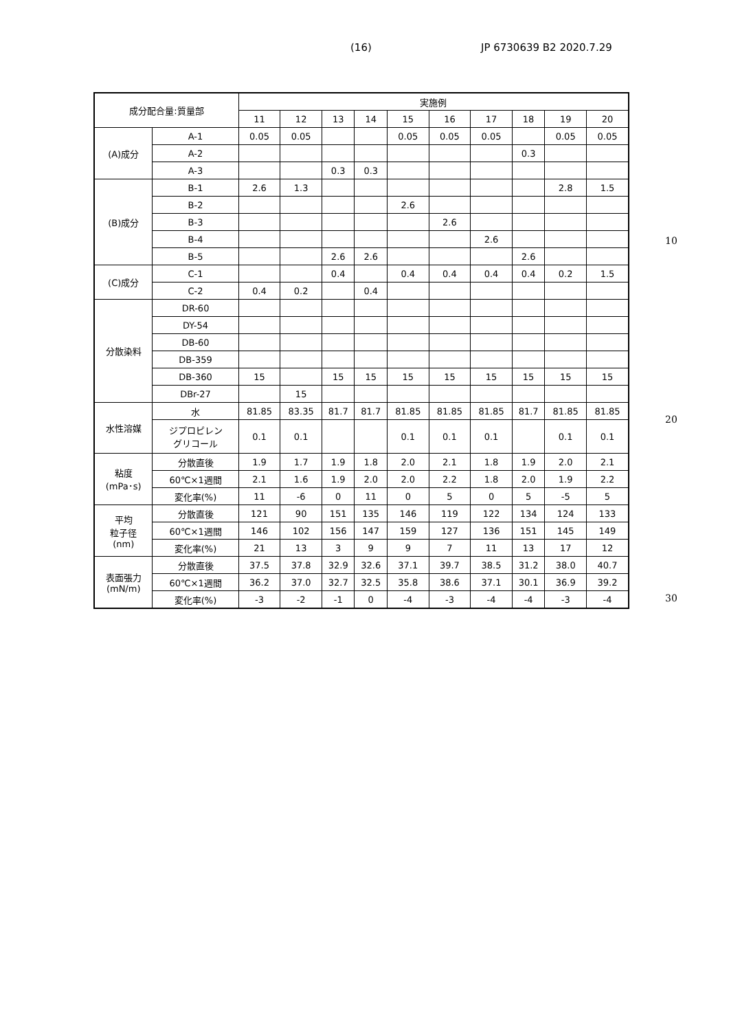(16) JP 6730639 B2 2020.7.29
| 成分配合量:質量部 | | 実施例 | | | | | | | | | |
| --- | --- | --- | --- | --- | --- | --- | --- | --- | --- | --- | --- |
| | | 11 | 12 | 13 | 14 | 15 | 16 | 17 | 18 | 19 | 20 |
| (A)成分 | A-1 | 0.05 | 0.05 | | | 0.05 | 0.05 | 0.05 | | 0.05 | 0.05 |
| | A-2 | | | | | | | | 0.3 | | |
| | A-3 | | | 0.3 | 0.3 | | | | | | |
| (B)成分 | B-1 | 2.6 | 1.3 | | | | | | | 2.8 | 1.5 |
| | B-2 | | | | | 2.6 | | | | | |
| | B-3 | | | | | | 2.6 | | | | |
| | B-4 | | | | | | | 2.6 | | | |
| | B-5 | | | 2.6 | 2.6 | | | | 2.6 | | |
| (C)成分 | C-1 | | | 0.4 | | 0.4 | 0.4 | 0.4 | 0.4 | 0.2 | 1.5 |
| | C-2 | 0.4 | 0.2 | | 0.4 | | | | | | |
| 分散染料 | DR-60 | | | | | | | | | | |
| | DY-54 | | | | | | | | | | |
| | DB-60 | | | | | | | | | | |
| | DB-359 | | | | | | | | | | |
| | DB-360 | 15 | | 15 | 15 | 15 | 15 | 15 | 15 | 15 | 15 |
| | DBr-27 | | 15 | | | | | | | | |
| 水性溶媒 | 水 | 81.85 | 83.35 | 81.7 | 81.7 | 81.85 | 81.85 | 81.85 | 81.7 | 81.85 | 81.85 |
| | ジプロピレン グリコール | 0.1 | 0.1 | | | 0.1 | 0.1 | 0.1 | | 0.1 | 0.1 |
| 粘度 (mPa･s) | 分散直後 | 1.9 | 1.7 | 1.9 | 1.8 | 2.0 | 2.1 | 1.8 | 1.9 | 2.0 | 2.1 |
| | 60℃×1週間 | 2.1 | 1.6 | 1.9 | 2.0 | 2.0 | 2.2 | 1.8 | 2.0 | 1.9 | 2.2 |
| | 変化率(%) | 11 | -6 | 0 | 11 | 0 | 5 | 0 | 5 | -5 | 5 |
| 平均 粒子径 (nm) | 分散直後 | 121 | 90 | 151 | 135 | 146 | 119 | 122 | 134 | 124 | 133 |
| | 60℃×1週間 | 146 | 102 | 156 | 147 | 159 | 127 | 136 | 151 | 145 | 149 |
| | 変化率(%) | 21 | 13 | 3 | 9 | 9 | 7 | 11 | 13 | 17 | 12 |
| 表面張力 (mN/m) | 分散直後 | 37.5 | 37.8 | 32.9 | 32.6 | 37.1 | 39.7 | 38.5 | 31.2 | 38.0 | 40.7 |
| | 60℃×1週間 | 36.2 | 37.0 | 32.7 | 32.5 | 35.8 | 38.6 | 37.1 | 30.1 | 36.9 | 39.2 |
| | 変化率(%) | -3 | -2 | -1 | 0 | -4 | -3 | -4 | -4 | -3 | -4 |
10
20
30